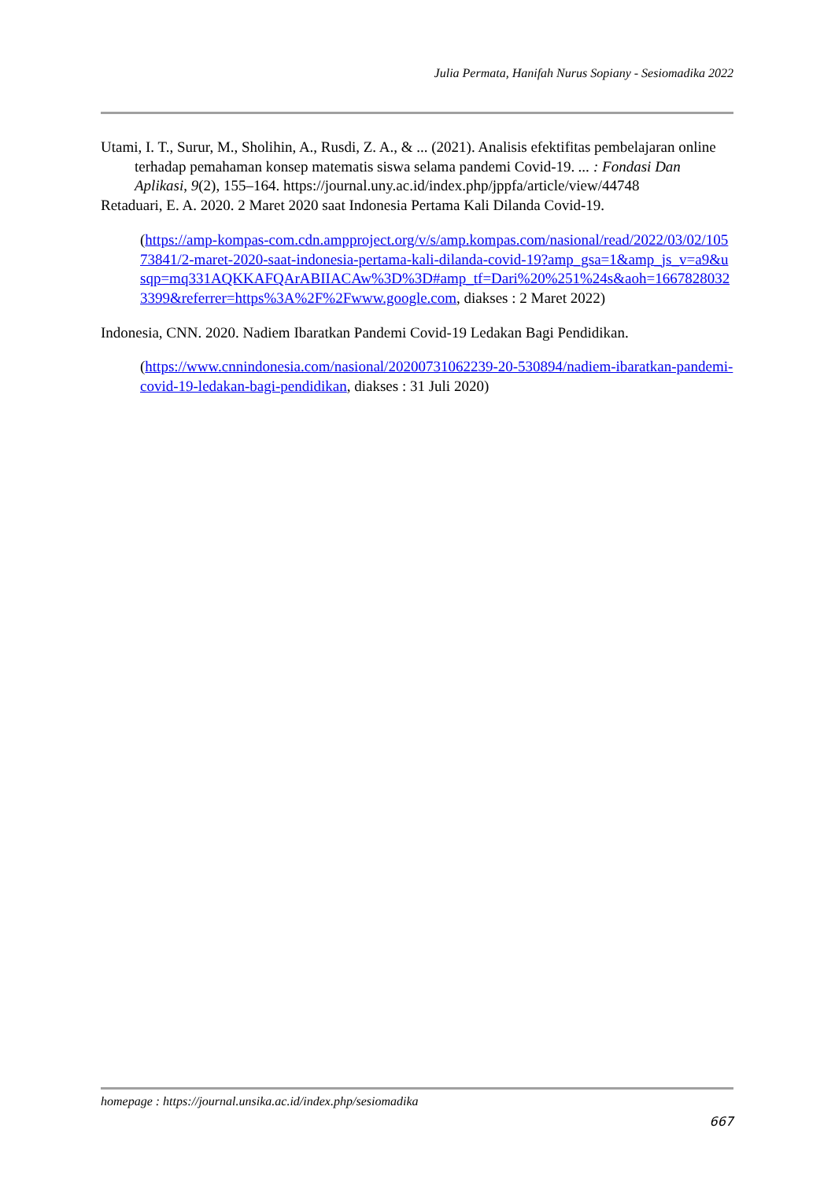Julia Permata, Hanifah Nurus Sopiany - Sesiomadika 2022
Utami, I. T., Surur, M., Sholihin, A., Rusdi, Z. A., & ... (2021). Analisis efektifitas pembelajaran online terhadap pemahaman konsep matematis siswa selama pandemi Covid-19. ... : Fondasi Dan Aplikasi, 9(2), 155–164. https://journal.uny.ac.id/index.php/jppfa/article/view/44748
Retaduari, E. A. 2020. 2 Maret 2020 saat Indonesia Pertama Kali Dilanda Covid-19.
(https://amp-kompas-com.cdn.ampproject.org/v/s/amp.kompas.com/nasional/read/2022/03/02/10573841/2-maret-2020-saat-indonesia-pertama-kali-dilanda-covid-19?amp_gsa=1&amp_js_v=a9&usqp=mq331AQKKAFQArABIIACAw%3D%3D#amp_tf=Dari%20%251%24s&aoh=16678280323399&referrer=https%3A%2F%2Fwww.google.com, diakses : 2 Maret 2022)
Indonesia, CNN. 2020. Nadiem Ibaratkan Pandemi Covid-19 Ledakan Bagi Pendidikan.
(https://www.cnnindonesia.com/nasional/20200731062239-20-530894/nadiem-ibaratkan-pandemi-covid-19-ledakan-bagi-pendidikan, diakses : 31 Juli 2020)
homepage : https://journal.unsika.ac.id/index.php/sesiomadika
667